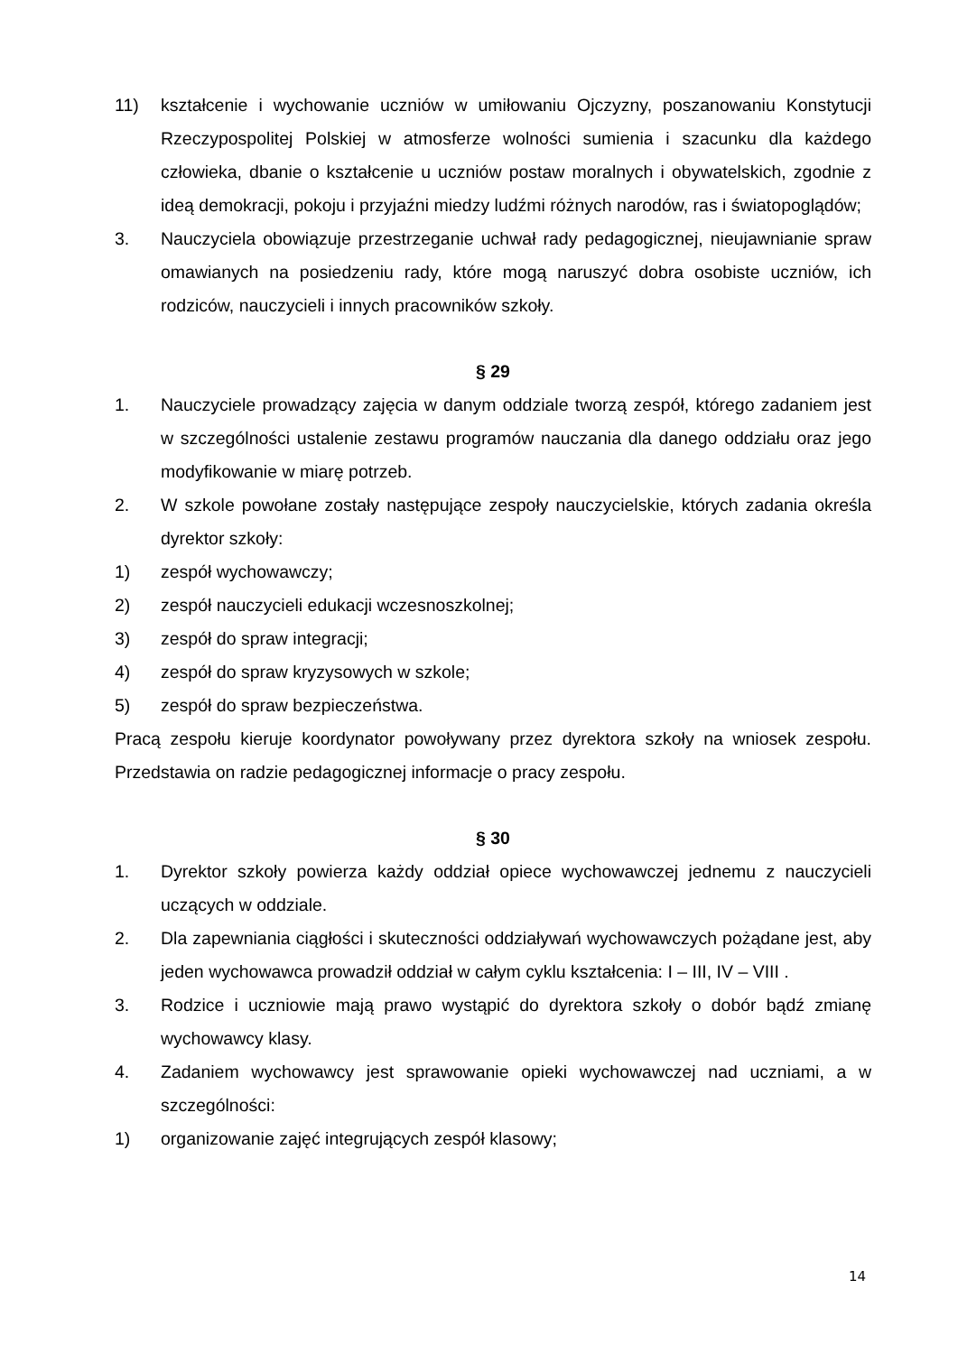11) kształcenie i wychowanie uczniów w umiłowaniu Ojczyzny, poszanowaniu Konstytucji Rzeczypospolitej Polskiej w atmosferze wolności sumienia i szacunku dla każdego człowieka, dbanie o kształcenie u uczniów postaw moralnych i obywatelskich, zgodnie z ideą demokracji, pokoju i przyjaźni miedzy ludźmi różnych narodów, ras i światopoglądów;
3. Nauczyciela obowiązuje przestrzeganie uchwał rady pedagogicznej, nieujawnianie spraw omawianych na posiedzeniu rady, które mogą naruszyć dobra osobiste uczniów, ich rodziców, nauczycieli i innych pracowników szkoły.
§ 29
1. Nauczyciele prowadzący zajęcia w danym oddziale tworzą zespół, którego zadaniem jest w szczególności ustalenie zestawu programów nauczania dla danego oddziału oraz jego modyfikowanie w miarę potrzeb.
2. W szkole powołane zostały następujące zespoły nauczycielskie, których zadania określa dyrektor szkoły:
1) zespół wychowawczy;
2) zespół nauczycieli edukacji wczesnoszkolnej;
3) zespół do spraw integracji;
4) zespół do spraw kryzysowych w szkole;
5) zespół do spraw bezpieczeństwa.
Pracą zespołu kieruje koordynator powoływany przez dyrektora szkoły na wniosek zespołu. Przedstawia on radzie pedagogicznej informacje o pracy zespołu.
§ 30
1. Dyrektor szkoły powierza każdy oddział opiece wychowawczej jednemu z nauczycieli uczących w oddziale.
2. Dla zapewniania ciągłości i skuteczności oddziaływań wychowawczych pożądane jest, aby jeden wychowawca prowadził oddział w całym cyklu kształcenia: I – III, IV – VIII .
3. Rodzice i uczniowie mają prawo wystąpić do dyrektora szkoły o dobór bądź zmianę wychowawcy klasy.
4. Zadaniem wychowawcy jest sprawowanie opieki wychowawczej nad uczniami, a w szczególności:
1) organizowanie zajęć integrujących zespół klasowy;
14